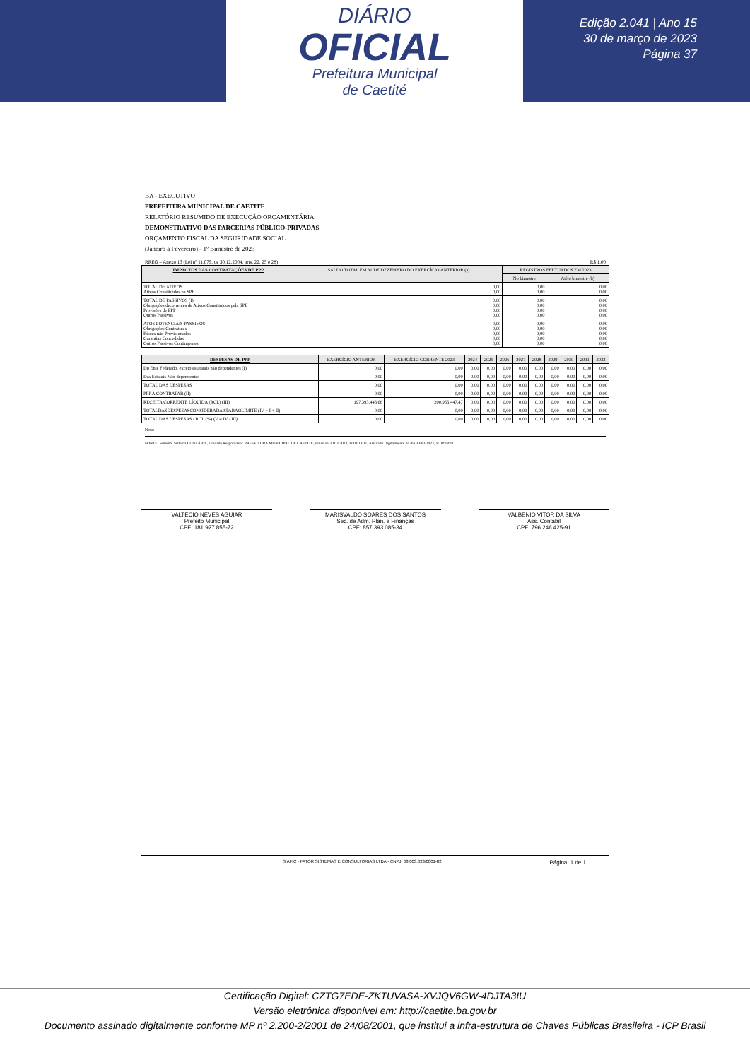DIÁRIO
OFICIAL
Prefeitura Municipal
de Caetité
Edição 2.041 | Ano 15
30 de março de 2023
Página 37
BA - EXECUTIVO
PREFEITURA MUNICIPAL DE CAETITE
RELATÓRIO RESUMIDO DE EXECUÇÃO ORÇAMENTÁRIA
DEMONSTRATIVO DAS PARCERIAS PÚBLICO-PRIVADAS
ORÇAMENTO FISCAL DA SEGURIDADE SOCIAL
(Janeiro a Fevereiro) - 1º Bimestre de 2023
RREO – Anexo 13 (Lei nº 11.079, de 30.12.2004, arts. 22, 25 e 28) R$ 1,00
| IMPACTOS DAS CONTRATAÇÕES DE PPP | SALDO TOTAL EM 31 DE DEZEMBRO DO EXERCÍCIO ANTERIOR (a) | REGISTROS EFETUADOS EM 2023 | |
| --- | --- | --- | --- |
| | | No bimestre | Até o bimestre (b) |
| TOTAL DE ATIVOS Ativos Constituídos na SPE | 0,00 0,00 | 0,00 0,00 | 0,00 0,00 |
| TOTAL DE PASSIVOS (I) Obrigações decorrentes de Ativos Constituídos pela SPE Provisões de PPP Outros Passivos | 0,00 0,00 0,00 0,00 | 0,00 0,00 0,00 0,00 | 0,00 0,00 0,00 0,00 |
| ATOS POTENCIAIS PASSIVOS Obrigações Contratuais Riscos não Provisionados Garantias Concedidas Outros Passivos Contingentes | 0,00 0,00 0,00 0,00 0,00 | 0,00 0,00 0,00 0,00 0,00 | 0,00 0,00 0,00 0,00 0,00 |
| DESPESAS DE PPP | EXERCÍCIO ANTERIOR | EXERCÍCIO CORRENTE 2023 | 2024 | 2025 | 2026 | 2027 | 2028 | 2029 | 2030 | 2031 | 2032 |
| --- | --- | --- | --- | --- | --- | --- | --- | --- | --- | --- | --- |
| Do Ente Federado, exceto estatatais não dependentes (I) | 0,00 | 0,00 | 0,00 | 0,00 | 0,00 | 0,00 | 0,00 | 0,00 | 0,00 | 0,00 | 0,00 |
| Das Estatais Não-dependentes | 0,00 | 0,00 | 0,00 | 0,00 | 0,00 | 0,00 | 0,00 | 0,00 | 0,00 | 0,00 | 0,00 |
| TOTAL DAS DESPESAS | 0,00 | 0,00 | 0,00 | 0,00 | 0,00 | 0,00 | 0,00 | 0,00 | 0,00 | 0,00 | 0,00 |
| PPP A CONTRATAR (II) | 0,00 | 0,00 | 0,00 | 0,00 | 0,00 | 0,00 | 0,00 | 0,00 | 0,00 | 0,00 | 0,00 |
| RECEITA CORRENTE LÍQUIDA (RCL) (III) | 197.393.445,66 | 200.955.447,47 | 0,00 | 0,00 | 0,00 | 0,00 | 0,00 | 0,00 | 0,00 | 0,00 | 0,00 |
| TOTALDASDESPESASCONSIDERADA SPARAOLIMITE (IV = I + II) | 0,00 | 0,00 | 0,00 | 0,00 | 0,00 | 0,00 | 0,00 | 0,00 | 0,00 | 0,00 | 0,00 |
| TOTAL DAS DESPESAS / RCL (%) (V = IV / III) | 0,00 | 0,00 | 0,00 | 0,00 | 0,00 | 0,00 | 0,00 | 0,00 | 0,00 | 0,00 | 0,00 |
Nota:
FONTE: Sistema: Sistema CONTÁBIL, Unidade Responsável: PREFEITURA MUNICIPAL DE CAETITE, Emissão:30/03/2023, às 08:18:11, Assinado Digitalmente no dia 30/03/2023, às 08:18:11.
VALTECIO NEVES AGUIAR
Prefeito Municipal
CPF: 181.927.855-72
MARISVALDO SOARES DOS SANTOS
Sec. de Adm. Plan. e Finanças
CPF: 857.393.085-34
VALBENIO VITOR DA SILVA
Ass. Contábil
CPF: 796.246.425-91
SIAFIC - FATOR SISTEMAS E CONSULTORIAS LTDA - CNPJ: 08.003.823/0001-82 Página: 1 de 1
Certificação Digital: CZTG7EDE-ZKTUVASA-XVJQV6GW-4DJTA3IU
Versão eletrônica disponível em: http://caetite.ba.gov.br
Documento assinado digitalmente conforme MP nº 2.200-2/2001 de 24/08/2001, que institui a infra-estrutura de Chaves Públicas Brasileira - ICP Brasil